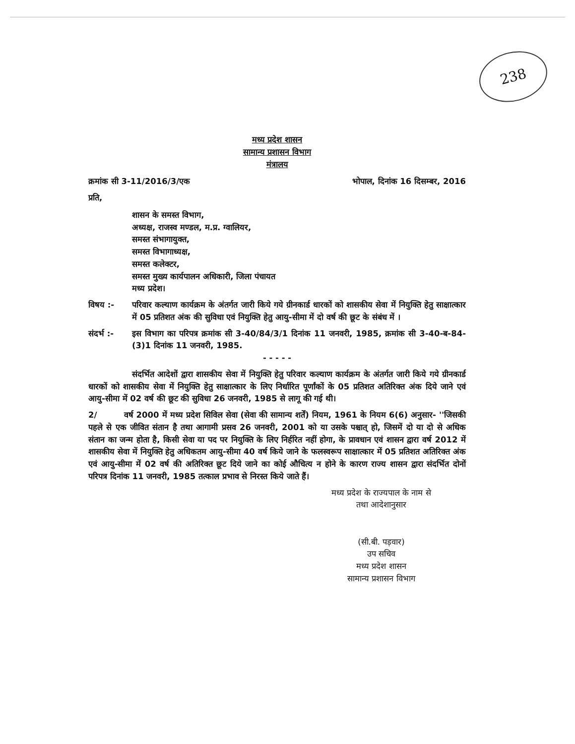238
मध्य प्रदेश शासन
सामान्य प्रशासन विभाग
मंत्रालय
क्रमांक सी 3-11/2016/3/एक भोपाल, दिनांक 16 दिसम्बर, 2016
प्रति,
शासन के समस्त विभाग,
अध्यक्ष, राजस्व मण्डल, म.प्र. ग्वालियर,
समस्त संभागायुक्त,
समस्त विभागाध्यक्ष,
समस्त कलेक्टर,
समस्त मुख्य कार्यपालन अधिकारी, जिला पंचायत
मध्य प्रदेश।
विषय :- परिवार कल्याण कार्यक्रम के अंतर्गत जारी किये गये ग्रीनकार्ड धारकों को शासकीय सेवा में नियुक्ति हेतु साक्षात्कार में 05 प्रतिशत अंक की सुविधा एवं नियुक्ति हेतु आयु-सीमा में दो वर्ष की छूट के संबंध में ।
संदर्भ :- इस विभाग का परिपत्र क्रमांक सी 3-40/84/3/1 दिनांक 11 जनवरी, 1985, क्रमांक सी 3-40-ब-84-(3)1 दिनांक 11 जनवरी, 1985.
- - - - -
संदर्भित आदेशों द्वारा शासकीय सेवा में नियुक्ति हेतु परिवार कल्याण कार्यक्रम के अंतर्गत जारी किये गये ग्रीनकार्ड धारकों को शासकीय सेवा में नियुक्ति हेतु साक्षात्कार के लिए निर्धारित पूर्णांकों के 05 प्रतिशत अतिरिक्त अंक दिये जाने एवं आयु-सीमा में 02 वर्ष की छूट की सुविधा 26 जनवरी, 1985 से लागू की गई थी।
2/ वर्ष 2000 में मध्य प्रदेश सिविल सेवा (सेवा की सामान्य शर्तें) नियम, 1961 के नियम 6(6) अनुसार- ''जिसकी पहले से एक जीवित संतान है तथा आगामी प्रसव 26 जनवरी, 2001 को या उसके पश्चात् हो, जिसमें दो या दो से अधिक संतान का जन्म होता है, किसी सेवा या पद पर नियुक्ति के लिए निर्हरित नहीं होगा, के प्रावधान एवं शासन द्वारा वर्ष 2012 में शासकीय सेवा में नियुक्ति हेतु अधिकतम आयु-सीमा 40 वर्ष किये जाने के फलस्वरूप साक्षात्कार में 05 प्रतिशत अतिरिक्त अंक एवं आयु-सीमा में 02 वर्ष की अतिरिक्त छूट दिये जाने का कोई औचित्य न होने के कारण राज्य शासन द्वारा संदर्भित दोनों परिपत्र दिनांक 11 जनवरी, 1985 तत्काल प्रभाव से निरस्त किये जाते हैं।
मध्य प्रदेश के राज्यपाल के नाम से
तथा आदेशानुसार
(सी.बी. पड़वार)
उप सचिव
मध्य प्रदेश शासन
सामान्य प्रशासन विभाग